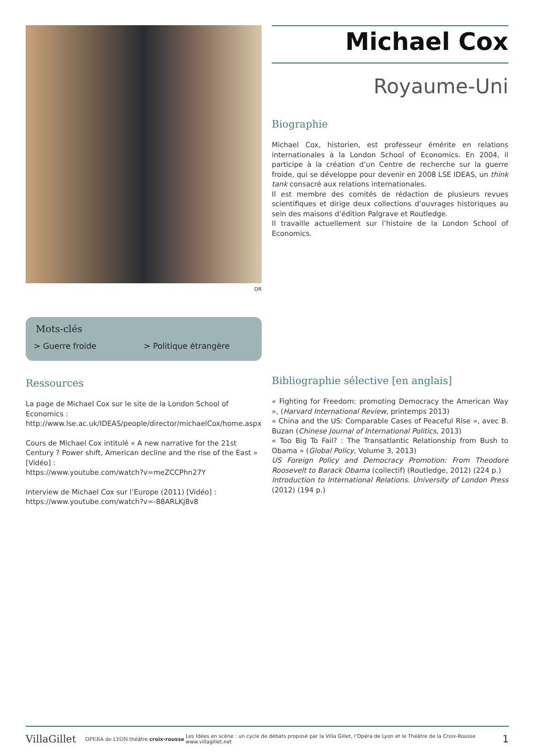DR
Mots-clés
> Guerre froide > Politique étrangère
Ressources
La page de Michael Cox sur le site de la London School of Economics :
http://www.lse.ac.uk/IDEAS/people/director/michaelCox/home.aspx
Cours de Michael Cox intitulé « A new narrative for the 21st Century ? Power shift, American decline and the rise of the East » [Vidéo] :
https://www.youtube.com/watch?v=meZCCPhn27Y
Interview de Michael Cox sur l’Europe (2011) [Vidéo] :
https://www.youtube.com/watch?v=-88ARLKj8v8
Michael Cox
Royaume-Uni
Biographie
Michael Cox, historien, est professeur émérite en relations internationales à la London School of Economics. En 2004, il participe à la création d’un Centre de recherche sur la guerre froide, qui se développe pour devenir en 2008 LSE IDEAS, un think tank consacré aux relations internationales.
Il est membre des comités de rédaction de plusieurs revues scientifiques et dirige deux collections d’ouvrages historiques au sein des maisons d’édition Palgrave et Routledge.
Il travaille actuellement sur l’histoire de la London School of Economics.
Bibliographie sélective [en anglais]
« Fighting for Freedom: promoting Democracy the American Way », (Harvard International Review, printemps 2013)
« China and the US: Comparable Cases of Peaceful Rise », avec B. Buzan (Chinese Journal of International Politics, 2013)
« Too Big To Fail? : The Transatlantic Relationship from Bush to Obama » (Global Policy, Volume 3, 2013)
US Foreign Policy and Democracy Promotion: From Theodore Roosevelt to Barack Obama (collectif) (Routledge, 2012) (224 p.)
Introduction to International Relations. University of London Press (2012) (194 p.)
VillaGillet OPERA de LYON théâtre croix-rousse Les Idées en scène : un cycle de débats proposé par la Villa Gillet, l’Opéra de Lyon et le Théâtre de la Croix-Rousse
www.villagillet.net 1